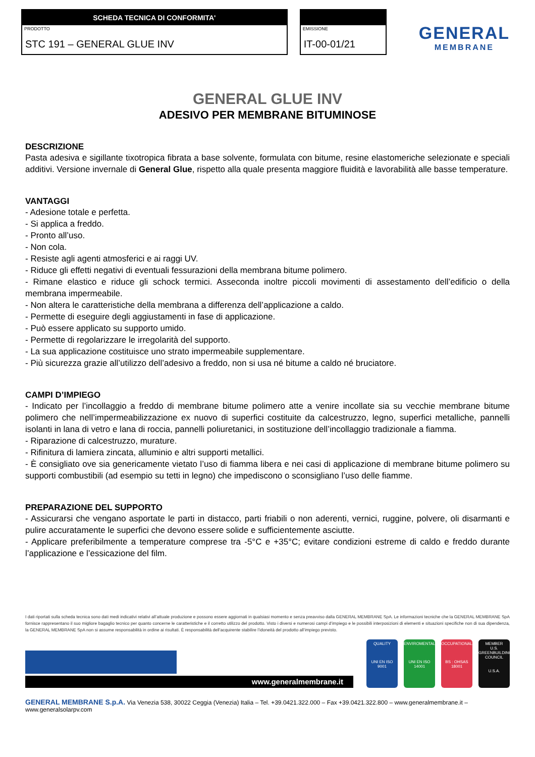SCHEDA TECNICA DI CONFORMITA'
PRODOTTO
STC 191 – GENERAL GLUE INV
EMISSIONE
IT-00-01/21
GENERAL
MEMBRANE
GENERAL GLUE INV
ADESIVO PER MEMBRANE BITUMINOSE
DESCRIZIONE
Pasta adesiva e sigillante tixotropica fibrata a base solvente, formulata con bitume, resine elastomeriche selezionate e speciali additivi. Versione invernale di General Glue, rispetto alla quale presenta maggiore fluidità e lavorabilità alle basse temperature.
VANTAGGI
- Adesione totale e perfetta.
- Si applica a freddo.
- Pronto all’uso.
- Non cola.
- Resiste agli agenti atmosferici e ai raggi UV.
- Riduce gli effetti negativi di eventuali fessurazioni della membrana bitume polimero.
- Rimane elastico e riduce gli schock termici. Asseconda inoltre piccoli movimenti di assestamento dell’edificio o della membrana impermeabile.
- Non altera le caratteristiche della membrana a differenza dell’applicazione a caldo.
- Permette di eseguire degli aggiustamenti in fase di applicazione.
- Può essere applicato su supporto umido.
- Permette di regolarizzare le irregolarità del supporto.
- La sua applicazione costituisce uno strato impermeabile supplementare.
- Più sicurezza grazie all’utilizzo dell’adesivo a freddo, non si usa né bitume a caldo né bruciatore.
CAMPI D’IMPIEGO
- Indicato per l’incollaggio a freddo di membrane bitume polimero atte a venire incollate sia su vecchie membrane bitume polimero che nell’impermeabilizzazione ex nuovo di superfici costituite da calcestruzzo, legno, superfici metalliche, pannelli isolanti in lana di vetro e lana di roccia, pannelli poliuretanici, in sostituzione dell’incollaggio tradizionale a fiamma.
- Riparazione di calcestruzzo, murature.
- Rifinitura di lamiera zincata, alluminio e altri supporti metallici.
- È consigliato ove sia genericamente vietato l’uso di fiamma libera e nei casi di applicazione di membrane bitume polimero su supporti combustibili (ad esempio su tetti in legno) che impediscono o sconsigliano l’uso delle fiamme.
PREPARAZIONE DEL SUPPORTO
- Assicurarsi che vengano asportate le parti in distacco, parti friabili o non aderenti, vernici, ruggine, polvere, oli disarmanti e pulire accuratamente le superfici che devono essere solide e sufficientemente asciutte.
- Applicare preferibilmente a temperature comprese tra -5°C e +35°C; evitare condizioni estreme di caldo e freddo durante l’applicazione e l’essicazione del film.
I dati riportati sulla scheda tecnica sono dati medi indicativi relativi all’attuale produzione e possono essere aggiornati in qualsiasi momento e senza preavviso dalla GENERAL MEMBRANE SpA. Le informazioni tecniche che la GENERAL MEMBRANE SpA fornisce rappresentano il suo migliore bagaglio tecnico per quanto concerne le caratteristiche e il corretto utilizzo del prodotto. Visto i diversi e numerosi campi d’impiego e le possibili interposizioni di elementi e situazioni specifiche non di sua dipendenza, la GENERAL MEMBRANE SpA non si assume responsabilità in ordine ai risultati. È responsabilità dell’acquirente stabilire l’idoneità del prodotto all’impiego previsto.
www.generalmembrane.it
QUALITY
UNI EN ISO
9001
ENVIROMENTAL
UNI EN ISO
14001
OCCUPATIONAL
BS : OHSAS
18001
MEMBER
U.S. GREENBUILDING COUNCIL
U.S.A.
GENERAL MEMBRANE S.p.A. Via Venezia 538, 30022 Ceggia (Venezia) Italia – Tel. +39.0421.322.000 – Fax +39.0421.322.800 – www.generalmembrane.it – www.generalsolarpv.com